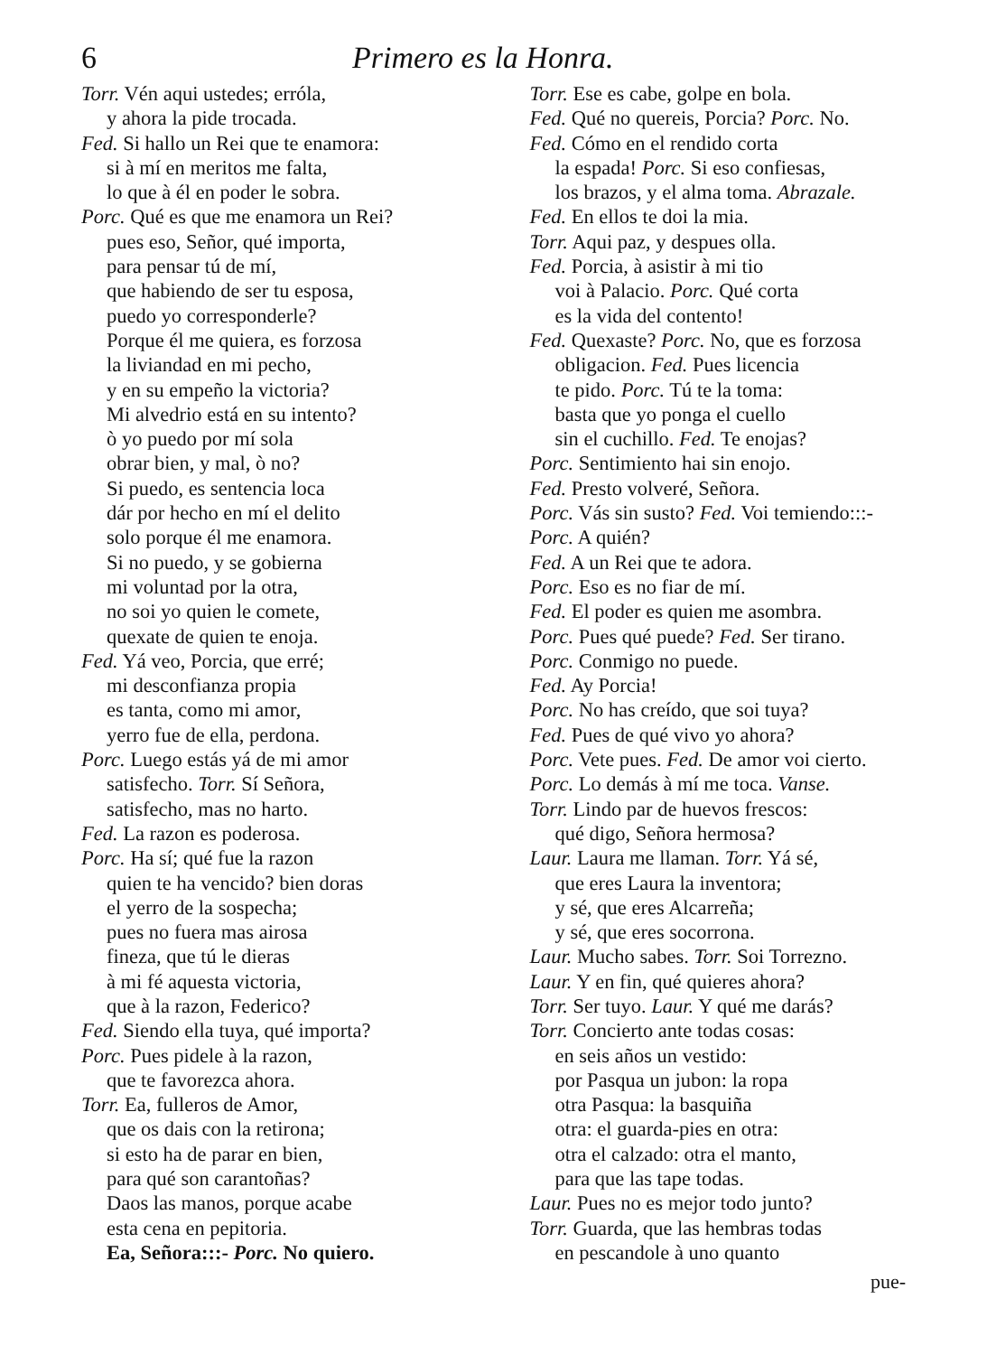6 Primero es la Honra.
Torr. Vén aqui ustedes; erróla,
y ahora la pide trocada.
Fed. Si hallo un Rei que te enamora:
si à mí en meritos me falta,
lo que à él en poder le sobra.
Porc. Qué es que me enamora un Rei?
pues eso, Señor, qué importa,
para pensar tú de mí,
que habiendo de ser tu esposa,
puedo yo corresponderle?
Porque él me quiera, es forzosa
la liviandad en mi pecho,
y en su empeño la victoria?
Mi alvedrio está en su intento?
ò yo puedo por mí sola
obrar bien, y mal, ò no?
Si puedo, es sentencia loca
dár por hecho en mí el delito
solo porque él me enamora.
Si no puedo, y se gobierna
mi voluntad por la otra,
no soi yo quien le comete,
quexate de quien te enoja.
Fed. Yá veo, Porcia, que erré;
mi desconfianza propia
es tanta, como mi amor,
yerro fue de ella, perdona.
Porc. Luego estás yá de mi amor
satisfecho. Torr. Sí Señora,
satisfecho, mas no harto.
Fed. La razon es poderosa.
Porc. Ha sí; qué fue la razon
quien te ha vencido? bien doras
el yerro de la sospecha;
pues no fuera mas airosa
fineza, que tú le dieras
à mi fé aquesta victoria,
que à la razon, Federico?
Fed. Siendo ella tuya, qué importa?
Porc. Pues pidele à la razon,
que te favorezca ahora.
Torr. Ea, fulleros de Amor,
que os dais con la retirona;
si esto ha de parar en bien,
para qué son carantoñas?
Daos las manos, porque acabe
esta cena en pepitoria.
Ea, Señora:::- Porc. No quiero.
Torr. Ese es cabe, golpe en bola.
Fed. Qué no quereis, Porcia? Porc. No.
Fed. Cómo en el rendido corta
la espada! Porc. Si eso confiesas,
los brazos, y el alma toma. Abrazale.
Fed. En ellos te doi la mia.
Torr. Aqui paz, y despues olla.
Fed. Porcia, à asistir à mi tio
voi à Palacio. Porc. Qué corta
es la vida del contento!
Fed. Quexaste? Porc. No, que es forzosa
obligacion. Fed. Pues licencia
te pido. Porc. Tú te la toma:
basta que yo ponga el cuello
sin el cuchillo. Fed. Te enojas?
Porc. Sentimiento hai sin enojo.
Fed. Presto volveré, Señora.
Porc. Vás sin susto? Fed. Voi temiendo:::-
Porc. A quién?
Fed. A un Rei que te adora.
Porc. Eso es no fiar de mí.
Fed. El poder es quien me asombra.
Porc. Pues qué puede? Fed. Ser tirano.
Porc. Conmigo no puede.
Fed. Ay Porcia!
Porc. No has creído, que soi tuya?
Fed. Pues de qué vivo yo ahora?
Porc. Vete pues. Fed. De amor voi cierto.
Porc. Lo demás à mí me toca. Vanse.
Torr. Lindo par de huevos frescos:
qué digo, Señora hermosa?
Laur. Laura me llaman. Torr. Yá sé,
que eres Laura la inventora;
y sé, que eres Alcarreña;
y sé, que eres socorrona.
Laur. Mucho sabes. Torr. Soi Torrezno.
Laur. Y en fin, qué quieres ahora?
Torr. Ser tuyo. Laur. Y qué me darás?
Torr. Concierto ante todas cosas:
en seis años un vestido:
por Pasqua un jubon: la ropa
otra Pasqua: la basquiña
otra: el guarda-pies en otra:
otra el calzado: otra el manto,
para que las tape todas.
Laur. Pues no es mejor todo junto?
Torr. Guarda, que las hembras todas
en pescandole à uno quanto
pue-